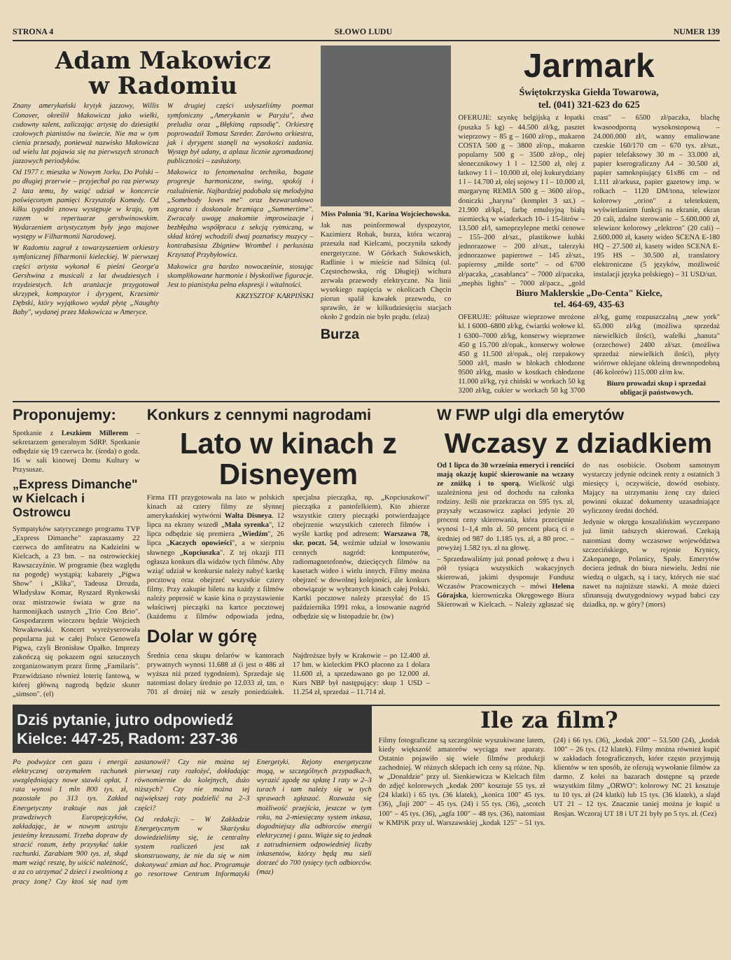STRONA 4 SŁOWO LUDU NUMER 139
Adam Makowicz
w Radomiu
Znany amerykański krytyk jazzowy, Willis Conover, określił Makowicza jako wielki, cudowny talent, zaliczając artystę do dziesiątki czołowych pianistów na świecie. Nie ma w tym cienia przesady, ponieważ nazwisko Makowicza od wielu lat pojawia się na pierwszych stronach jazzowych periodyków.
Od 1977 r. mieszka w Nowym Jorku. Do Polski – po długiej przerwie – przyjechał po raz pierwszy 2 lata temu, by wziąć udział w koncercie poświęconym pamięci Krzysztofa Komedy. Od kilku tygodni znowu występuje w kraju, tym razem w repertuarze gershwinowskim. Wydarzeniem artystycznym były jego majowe występy w Filharmonii Narodowej.
W Radomiu zagrał z towarzyszeniem orkiestry symfonicznej filharmonii kieleckiej. W pierwszej części artysta wykonał 6 pieśni George'a Gershwina z musicali z lat dwudziestych i trzydziestych. Ich aranżacje przygotował skrzypek, kompozytor i dyrygent, Krzesimir Dębski, który wyjątkowo wydał płytę „Naughty Baby", wydanej przez Makowicza w Ameryce.
W drugiej części usłyszeliśmy poemat symfoniczny „Amerykanin w Paryżu", dwa preludia oraz „Błękitną rapsodię". Orkiestrę poprowadził Tomasz Szreder. Zarówno orkiestra, jak i dyrygent stanęli na wysokości zadania. Występ był udany, a aplauz licznie zgromadzonej publiczności – zasłużony.
Makowicz to fenomenalna technika, bogate progresje harmoniczne, swing, spokój i rozluźnienie. Najbardziej podobała się melodyjna „Somebody loves me" oraz bezwarunkowo zagrana i doskonale brzmiąca „Summertime". Zwracały uwagę znakomite improwizacje i bezbłędna współpraca z sekcją rytmiczną, w skład której wchodzili dwaj poznańscy muzycy – kontrabasista Zbigniew Wrombel i perkusista Krzysztof Przybyłowicz.
Makowicz gra bardzo nowocześnie, stosując skomplikowane harmonie i błyskotliwe figuracje. Jest to pianistyka pełna ekspresji i witalności.
KRZYSZTOF KARPIŃSKI
Miss Polonia '91, Karina Wojciechowska.
Jak nas poinformował dyspozytor, Kazimierz Robak, burza, która wczoraj przeszła nad Kielcami, poczyniła szkody energetyczne. W Górkach Sukowskich, Radlinie i w mieście nad Silnicą (ul. Częstochowska, róg Długiej) wichura zerwała przewody elektryczne. Na linii wysokiego napięcia w okolicach Chęcin piorun spalił kawałek przewodu, co sprawiło, że w kilkudziesięciu stacjach około 2 godzin nie było prądu. (elza)
Burza
Jarmark
Świętokrzyska Giełda Towarowa,
tel. (041) 321-623 do 625
OFERUJE: szynkę belgijską z łopatki (puszka 5 kg) – 44.500 zł/kg, pasztet wieprzowy – 85 g – 1600 zł/op., makaron COSTA 500 g – 3800 zł/op., makaron popularny 500 g – 3500 zł/op., olej słonecznikowy 1 l – 12.500 zł, olej z łatkowy 1 l – 10.000 zł, olej kukurydziany 1 l – 14.700 zł, olej sojowy 1 l – 10.000 zł, margarynę REMIA 500 g – 3600 zł/op., doniczki „haryna" (komplet 3 szt.) – 21.900 zł/kpl., farbę emulsyjną białą niemiecką w wiaderkach 10- i 15-litrów – 13.500 zł/l, samoprzylepne metki cenowe – 155–200 zł/szt., plastikowe kubki jednorazowe – 200 zł/szt., talerzyki jednorazowe papierowe – 145 zł/szt., papierosy „milde sorte" – od 6700 zł/paczka, „casablanca" – 7000 zł/paczka, „mephis lights" – 7000 zł/pacz., „gold coast" – 6500 zł/paczka, blachę kwasoodporną wysokostopową – 24.000.000 zł/t, wanny emaliowane czeskie 160/170 cm – 670 tys. zł/szt., papier telefaksowy 30 m – 33.000 zł, papier kserograficzny A4 – 30.500 zł, papier samokopiujący 61x86 cm – od 1.111 zł/arkusz, papier gazetowy imp. w rolkach – 1120 DM/tona, telewizor kolorowy „orion" z teletekstem, wyświetlaniem funkcji na ekranie, ekran 20 cali, zdalne sterowanie – 5.600.000 zł, telewizor kolorowy „elektron" (20 cali) – 2.600.000 zł, kasety wideo SCENA E-180 HQ – 27.500 zł, kasety wideo SCENA E-195 HS – 30.500 zł, translatory elektroniczne (5 języków, możliwość instalacji języka polskiego) – 31 USD/szt.
Biuro Maklerskie „Do-Centa" Kielce,
tel. 464-69, 435-63
OFERUJE: półtusze wieprzowe mrożone kl. I 6000–6800 zł/kg, ćwiartki wołowe kl. I 6300–7000 zł/kg, konserwy wieprzowe 450 g 15.700 zł/opak., konserwy wołowe 450 g 11.500 zł/opak., olej rzepakowy 5000 zł/l, masło w blokach chłodzone 9500 zł/kg, masło w kostkach chłodzone 11.000 zł/kg, ryż chiński w workach 50 kg 3200 zł/kg, cukier w workach 50 kg 3700 zł/kg, gumę rozpuszczalną „new york" 65.000 zł/kg (możliwa sprzedaż niewielkich ilości), wafelki „hanuta" (orzechowe) 2400 zł/szt. (możliwa sprzedaż niewielkich ilości), płyty wiórowe oklejane okleiną drewnopodobną (46 kolorów) 115.000 zł/m kw.
Biuro prowadzi skup i sprzedaż obligacji państwowych.
Proponujemy:
Spotkanie z Leszkiem Millerem – sekretarzem generalnym SdRP. Spotkanie odbędzie się 19 czerwca br. (środa) o godz. 16 w sali kinowej Domu Kultury w Przysusze.
„Express Dimanche" w Kielcach i Ostrowcu
Sympatyków satyrycznego programu TVP „Express Dimanche" zapraszamy 22 czerwca do amfiteatru na Kadzielni w Kielcach, a 23 bm. – na ostrowieckiej Rawszczyźnie. W programie (bez względu na pogodę) wystąpią: kabarety „Pigwa Show" i „Klika", Tadeusz Drozda, Władysław Komar, Ryszard Rynkowski oraz mistrzowie świata w grze na harmonijkach ustnych „Trio Con Brio". Gospodarzem wieczoru będzie Wojciech Nowakowski. Koncert wyreżyserowała popularna już w całej Polsce Genowefa Pigwa, czyli Bronisław Opałko. Imprezy zakończą się pokazem ogni sztucznych zorganizowanym przez firmę „Familaris". Przewidziano również loterię fantową, w której główną nagrodą będzie skuter „simson". (el)
Konkurs z cennymi nagrodami
Lato w kinach z Disneyem
Firma ITI przygotowała na lato w polskich kinach aż cztery filmy ze słynnej amerykańskiej wytwórni Walta Disneya. 12 lipca na ekrany wszedł „Mała syrenka", 12 lipca odbędzie się premiera „Wiedźm", 26 lipca „Kaczych opowieści", a w sierpniu sławnego „Kopciuszka". Z tej okazji ITI ogłasza konkurs dla widzów tych filmów. Aby wziąć udział w konkursie należy nabyć kartkę pocztową oraz obejrzeć wszystkie cztery filmy. Przy zakupie biletu na każdy z filmów należy poprosić w kasie kina o przystawienie właściwej pieczątki na kartce pocztowej (każdemu z filmów odpowiada jedna, specjalna pieczątka, np. „Kopciuszkowi" pieczątka z pantofelkiem). Kto zbierze wszystkie cztery pieczątki potwierdzające obejrzenie wszystkich czterech filmów i wyśle kartkę pod adresem: Warszawa 78, skr. poczt. 54, weźmie udział w losowaniu cennych nagród: komputerów, radiomagnetofonów, dziecięcych filmów na kasetach wideo i wielu innych. Filmy można obejrzeć w dowolnej kolejności, ale konkurs obowiązuje w wybranych kinach całej Polski. Kartki pocztowe należy przesyłać do 15 października 1991 roku, a losowanie nagród odbędzie się w listopadzie br. (tw)
Dolar w górę
Średnia cena skupu dolarów w kantorach prywatnych wynosi 11.688 zł (i jest o 486 zł wyższa niż przed tygodniem). Sprzedaje się natomiast dolary średnio po 12.033 zł, tzn. o 701 zł drożej niż w zeszły poniedziałek. Najdroższe były w Krakowie – po 12.400 zł. 17 bm. w kieleckim PKO płacono za 1 dolara 11.600 zł, a sprzedawano go po 12.000 zł. Kurs NBP był następujący: skup 1 USD – 11.254 zł, sprzedaż – 11.714 zł.
W FWP ulgi dla emerytów
Wczasy z dziadkiem
Od 1 lipca do 30 września emeryci i renciści mają okazję kupić skierowanie na wczasy ze zniżką i to sporą. Wielkość ulgi uzależniona jest od dochodu na członka rodziny. Jeśli nie przekracza on 595 tys. zł, przyszły wczasowicz zapłaci jedynie 20 procent ceny skierowania, która przeciętnie wynosi 1–1,4 mln zł. 50 procent płacą ci o średniej od 987 do 1.185 tys. zł, a 80 proc. – powyżej 1.582 tys. zł na głowę.
– Sprzedawaliśmy już ponad połowę z dwu i pół tysiąca wszystkich wakacyjnych skierowań, jakimi dysponuje Fundusz Wczasów Pracowniczych – mówi Helena Górajska, kierowniczka Okręgowego Biura Skierowań w Kielcach. – Należy zgłaszać się do nas osobiście. Osobom samotnym wystarczy jedynie odcinek renty z ostatnich 3 miesięcy i, oczywiście, dowód osobisty. Mający na utrzymaniu żonę czy dzieci powinni okazać dokumenty uzasadniające wyliczony średni dochód.
Jedynie w okręgu koszalińskim wyczerpano już limit tańszych skierowań. Czekają natomiast domy wczasowe województwa szczecińskiego, w rejonie Krynicy, Zakopanego, Polanicy, Spały. Emerytów dociera jednak do biura niewielu. Jedni nie wiedzą o ulgach, są i tacy, których nie stać nawet na najniższe stawki. A może dzieci sfinansują dwutygodniowy wypad babci czy dziadka, np. w góry? (mors)
Dziś pytanie, jutro odpowiedź
Kielce: 447-25, Radom: 237-36
Po podwyżce cen gazu i energii elektrycznej otrzymałem rachunek uwzględniający nowe stawki opłat. I rata wynosi 1 mln 800 tys. zł, pozostałe po 313 tys. Zakład Energetyczny traktuje nas jak prawdziwych Europejczyków, zakładając, że w nowym ustroju jesteśmy krezusami. Trzeba dopraw dy stracić rozum, żeby przysyłać takie rachunki. Zarabiam 900 tys. zł, skąd mam wziąć resztę, by uiścić należność, a za co utrzymać 2 dzieci i zwolnioną z pracy żonę? Czy ktoś się nad tym zastanowił? Czy nie można tej pierwszej raty rozłożyć, dokładając równomiernie do kolejnych, dużo niższych? Czy nie można tej największej raty podzielić na 2–3 części?
Od redakcji: – W Zakładzie Energetycznym w Skarżysku dowiedzieliśmy się, że centralny system rozliczeń jest tak skonstruowany, że nie da się w nim dokonywać zmian ad hoc. Programuje go resortowe Centrum Informatyki Energetyki. Rejony energetyczne mogą, w szczególnych przypadkach, wyrazić zgodę na spłatę I raty w 2–3 turach i tam należy się w tych sprawach zgłaszać. Rozważa się możliwość przejścia, jeszcze w tym roku, na 2-miesięczny system inkasa, dogodniejszy dla odbiorców energii elektrycznej i gazu. Wiąże się to jednak z zatrudnieniem odpowiedniej liczby inkasentów, którzy będą mu sieli dotrzeć do 700 tysięcy tych odbiorców. (maz)
Ile za film?
Filmy fotograficzne są szczególnie wyszukiwane latem, kiedy większość amatorów wyciąga swe aparaty. Ostatnio pojawiło się wiele filmów produkcji zachodniej. W różnych sklepach ich ceny są różne. Np. w „Donaldzie" przy ul. Sienkiewicza w Kielcach film do zdjęć kolorowych „kodak 200" kosztuje 55 tys. zł (24 klatki) i 65 tys. (36 klatek), „konica 100" 45 tys. (36), „fuji 200" – 45 tys. (24) i 55 tys. (36), „scotch 100" – 45 tys. (36), „agfa 100" – 48 tys. (36), natomiast w KMPiK przy ul. Warszawskiej „kodak 125" – 51 tys. (24) i 66 tys. (36), „kodak 200" – 53.500 (24), „kodak 100" – 26 tys. (12 klatek). Filmy można również kupić w zakładach fotograficznych, które często przyjmują klientów w ten sposób, że oferują wywołanie filmów za darmo. Z kolei na bazarach dostępne są przede wszystkim filmy „ORWO": kolorowy NC 21 kosztuje tu 10 tys. zł (24 klatki) lub 15 tys. (36 klatek), a slajd UT 21 – 12 tys. Znacznie taniej można je kupić u Rosjan. Wczoraj UT 18 i UT 21 były po 5 tys. zł. (Cez)